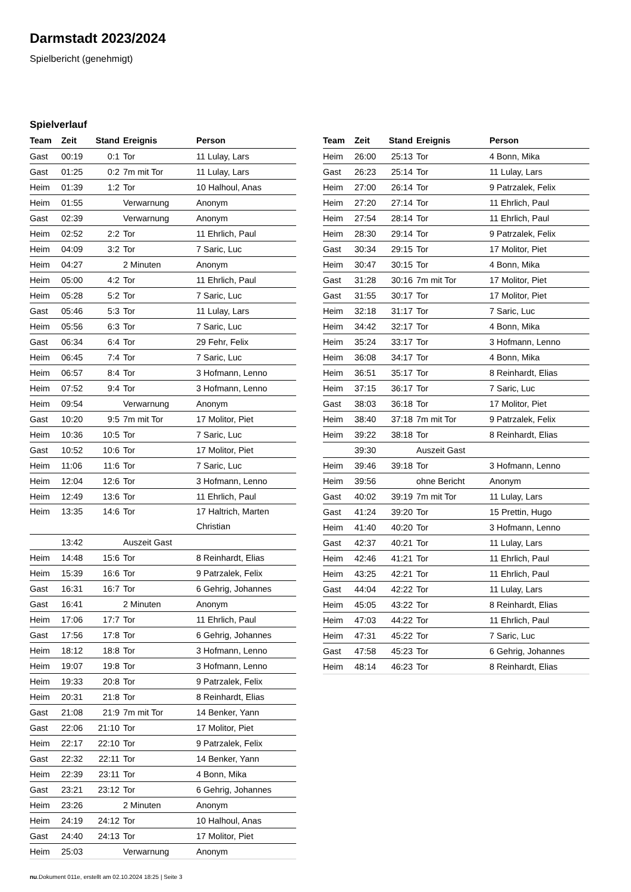Darmstadt 2023/2024
Spielbericht (genehmigt)
Spielverlauf
| Team | Zeit | Stand | Ereignis | Person |
| --- | --- | --- | --- | --- |
| Gast | 00:19 | 0:1 | Tor | 11 Lulay, Lars |
| Gast | 01:25 | 0:2 | 7m mit Tor | 11 Lulay, Lars |
| Heim | 01:39 | 1:2 | Tor | 10 Halhoul, Anas |
| Heim | 01:55 | | Verwarnung | Anonym |
| Gast | 02:39 | | Verwarnung | Anonym |
| Heim | 02:52 | 2:2 | Tor | 11 Ehrlich, Paul |
| Heim | 04:09 | 3:2 | Tor | 7 Saric, Luc |
| Heim | 04:27 | | 2 Minuten | Anonym |
| Heim | 05:00 | 4:2 | Tor | 11 Ehrlich, Paul |
| Heim | 05:28 | 5:2 | Tor | 7 Saric, Luc |
| Gast | 05:46 | 5:3 | Tor | 11 Lulay, Lars |
| Heim | 05:56 | 6:3 | Tor | 7 Saric, Luc |
| Gast | 06:34 | 6:4 | Tor | 29 Fehr, Felix |
| Heim | 06:45 | 7:4 | Tor | 7 Saric, Luc |
| Heim | 06:57 | 8:4 | Tor | 3 Hofmann, Lenno |
| Heim | 07:52 | 9:4 | Tor | 3 Hofmann, Lenno |
| Heim | 09:54 | | Verwarnung | Anonym |
| Gast | 10:20 | 9:5 | 7m mit Tor | 17 Molitor, Piet |
| Heim | 10:36 | 10:5 | Tor | 7 Saric, Luc |
| Gast | 10:52 | 10:6 | Tor | 17 Molitor, Piet |
| Heim | 11:06 | 11:6 | Tor | 7 Saric, Luc |
| Heim | 12:04 | 12:6 | Tor | 3 Hofmann, Lenno |
| Heim | 12:49 | 13:6 | Tor | 11 Ehrlich, Paul |
| Heim | 13:35 | 14:6 | Tor | 17 Haltrich, Marten Christian |
| | 13:42 | | Auszeit Gast | |
| Heim | 14:48 | 15:6 | Tor | 8 Reinhardt, Elias |
| Heim | 15:39 | 16:6 | Tor | 9 Patrzalek, Felix |
| Gast | 16:31 | 16:7 | Tor | 6 Gehrig, Johannes |
| Gast | 16:41 | | 2 Minuten | Anonym |
| Heim | 17:06 | 17:7 | Tor | 11 Ehrlich, Paul |
| Gast | 17:56 | 17:8 | Tor | 6 Gehrig, Johannes |
| Heim | 18:12 | 18:8 | Tor | 3 Hofmann, Lenno |
| Heim | 19:07 | 19:8 | Tor | 3 Hofmann, Lenno |
| Heim | 19:33 | 20:8 | Tor | 9 Patrzalek, Felix |
| Heim | 20:31 | 21:8 | Tor | 8 Reinhardt, Elias |
| Gast | 21:08 | 21:9 | 7m mit Tor | 14 Benker, Yann |
| Gast | 22:06 | 21:10 | Tor | 17 Molitor, Piet |
| Heim | 22:17 | 22:10 | Tor | 9 Patrzalek, Felix |
| Gast | 22:32 | 22:11 | Tor | 14 Benker, Yann |
| Heim | 22:39 | 23:11 | Tor | 4 Bonn, Mika |
| Gast | 23:21 | 23:12 | Tor | 6 Gehrig, Johannes |
| Heim | 23:26 | | 2 Minuten | Anonym |
| Heim | 24:19 | 24:12 | Tor | 10 Halhoul, Anas |
| Gast | 24:40 | 24:13 | Tor | 17 Molitor, Piet |
| Heim | 25:03 | | Verwarnung | Anonym |
| Team | Zeit | Stand | Ereignis | Person |
| --- | --- | --- | --- | --- |
| Heim | 26:00 | 25:13 | Tor | 4 Bonn, Mika |
| Gast | 26:23 | 25:14 | Tor | 11 Lulay, Lars |
| Heim | 27:00 | 26:14 | Tor | 9 Patrzalek, Felix |
| Heim | 27:20 | 27:14 | Tor | 11 Ehrlich, Paul |
| Heim | 27:54 | 28:14 | Tor | 11 Ehrlich, Paul |
| Heim | 28:30 | 29:14 | Tor | 9 Patrzalek, Felix |
| Gast | 30:34 | 29:15 | Tor | 17 Molitor, Piet |
| Heim | 30:47 | 30:15 | Tor | 4 Bonn, Mika |
| Gast | 31:28 | 30:16 | 7m mit Tor | 17 Molitor, Piet |
| Gast | 31:55 | 30:17 | Tor | 17 Molitor, Piet |
| Heim | 32:18 | 31:17 | Tor | 7 Saric, Luc |
| Heim | 34:42 | 32:17 | Tor | 4 Bonn, Mika |
| Heim | 35:24 | 33:17 | Tor | 3 Hofmann, Lenno |
| Heim | 36:08 | 34:17 | Tor | 4 Bonn, Mika |
| Heim | 36:51 | 35:17 | Tor | 8 Reinhardt, Elias |
| Heim | 37:15 | 36:17 | Tor | 7 Saric, Luc |
| Gast | 38:03 | 36:18 | Tor | 17 Molitor, Piet |
| Heim | 38:40 | 37:18 | 7m mit Tor | 9 Patrzalek, Felix |
| Heim | 39:22 | 38:18 | Tor | 8 Reinhardt, Elias |
| | 39:30 | | Auszeit Gast | |
| Heim | 39:46 | 39:18 | Tor | 3 Hofmann, Lenno |
| Heim | 39:56 | | ohne Bericht | Anonym |
| Gast | 40:02 | 39:19 | 7m mit Tor | 11 Lulay, Lars |
| Gast | 41:24 | 39:20 | Tor | 15 Prettin, Hugo |
| Heim | 41:40 | 40:20 | Tor | 3 Hofmann, Lenno |
| Gast | 42:37 | 40:21 | Tor | 11 Lulay, Lars |
| Heim | 42:46 | 41:21 | Tor | 11 Ehrlich, Paul |
| Heim | 43:25 | 42:21 | Tor | 11 Ehrlich, Paul |
| Gast | 44:04 | 42:22 | Tor | 11 Lulay, Lars |
| Heim | 45:05 | 43:22 | Tor | 8 Reinhardt, Elias |
| Heim | 47:03 | 44:22 | Tor | 11 Ehrlich, Paul |
| Heim | 47:31 | 45:22 | Tor | 7 Saric, Luc |
| Gast | 47:58 | 45:23 | Tor | 6 Gehrig, Johannes |
| Heim | 48:14 | 46:23 | Tor | 8 Reinhardt, Elias |
nu.Dokument 011e, erstellt am 02.10.2024 18:25 | Seite 3